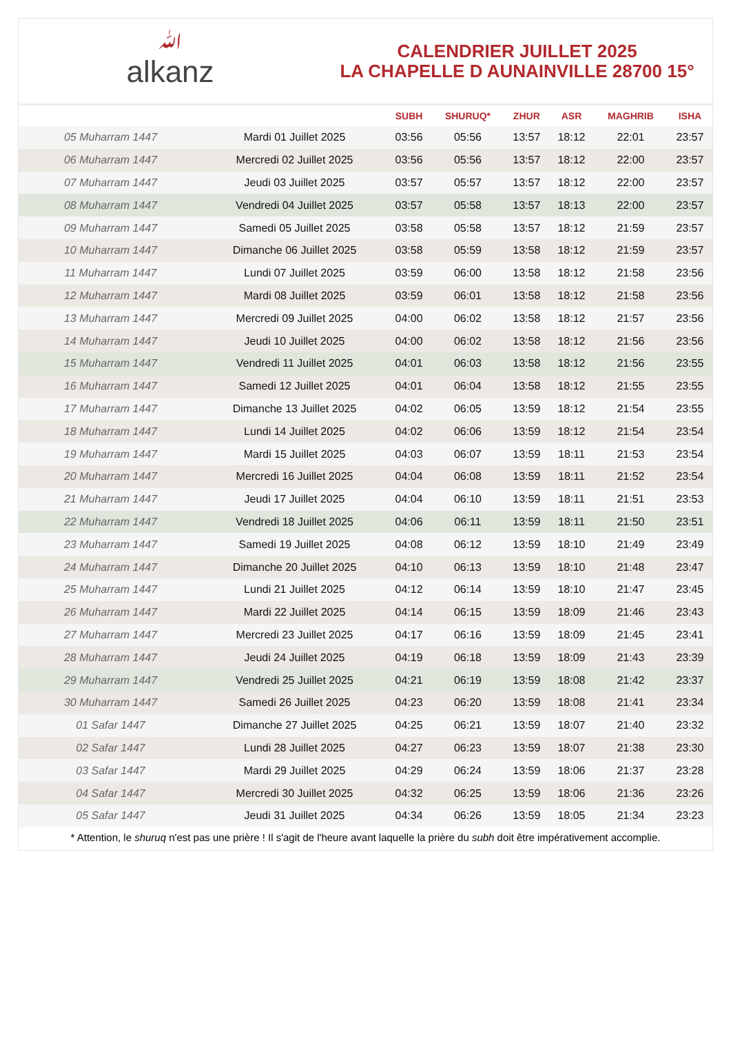ﷲalkanz
CALENDRIER JUILLET 2025
LA CHAPELLE D AUNAINVILLE 28700 15°
| | | SUBH | SHURUQ* | ZHUR | ASR | MAGHRIB | ISHA |
| --- | --- | --- | --- | --- | --- | --- | --- |
| 05 Muharram 1447 | Mardi 01 Juillet 2025 | 03:56 | 05:56 | 13:57 | 18:12 | 22:01 | 23:57 |
| 06 Muharram 1447 | Mercredi 02 Juillet 2025 | 03:56 | 05:56 | 13:57 | 18:12 | 22:00 | 23:57 |
| 07 Muharram 1447 | Jeudi 03 Juillet 2025 | 03:57 | 05:57 | 13:57 | 18:12 | 22:00 | 23:57 |
| 08 Muharram 1447 | Vendredi 04 Juillet 2025 | 03:57 | 05:58 | 13:57 | 18:13 | 22:00 | 23:57 |
| 09 Muharram 1447 | Samedi 05 Juillet 2025 | 03:58 | 05:58 | 13:57 | 18:12 | 21:59 | 23:57 |
| 10 Muharram 1447 | Dimanche 06 Juillet 2025 | 03:58 | 05:59 | 13:58 | 18:12 | 21:59 | 23:57 |
| 11 Muharram 1447 | Lundi 07 Juillet 2025 | 03:59 | 06:00 | 13:58 | 18:12 | 21:58 | 23:56 |
| 12 Muharram 1447 | Mardi 08 Juillet 2025 | 03:59 | 06:01 | 13:58 | 18:12 | 21:58 | 23:56 |
| 13 Muharram 1447 | Mercredi 09 Juillet 2025 | 04:00 | 06:02 | 13:58 | 18:12 | 21:57 | 23:56 |
| 14 Muharram 1447 | Jeudi 10 Juillet 2025 | 04:00 | 06:02 | 13:58 | 18:12 | 21:56 | 23:56 |
| 15 Muharram 1447 | Vendredi 11 Juillet 2025 | 04:01 | 06:03 | 13:58 | 18:12 | 21:56 | 23:55 |
| 16 Muharram 1447 | Samedi 12 Juillet 2025 | 04:01 | 06:04 | 13:58 | 18:12 | 21:55 | 23:55 |
| 17 Muharram 1447 | Dimanche 13 Juillet 2025 | 04:02 | 06:05 | 13:59 | 18:12 | 21:54 | 23:55 |
| 18 Muharram 1447 | Lundi 14 Juillet 2025 | 04:02 | 06:06 | 13:59 | 18:12 | 21:54 | 23:54 |
| 19 Muharram 1447 | Mardi 15 Juillet 2025 | 04:03 | 06:07 | 13:59 | 18:11 | 21:53 | 23:54 |
| 20 Muharram 1447 | Mercredi 16 Juillet 2025 | 04:04 | 06:08 | 13:59 | 18:11 | 21:52 | 23:54 |
| 21 Muharram 1447 | Jeudi 17 Juillet 2025 | 04:04 | 06:10 | 13:59 | 18:11 | 21:51 | 23:53 |
| 22 Muharram 1447 | Vendredi 18 Juillet 2025 | 04:06 | 06:11 | 13:59 | 18:11 | 21:50 | 23:51 |
| 23 Muharram 1447 | Samedi 19 Juillet 2025 | 04:08 | 06:12 | 13:59 | 18:10 | 21:49 | 23:49 |
| 24 Muharram 1447 | Dimanche 20 Juillet 2025 | 04:10 | 06:13 | 13:59 | 18:10 | 21:48 | 23:47 |
| 25 Muharram 1447 | Lundi 21 Juillet 2025 | 04:12 | 06:14 | 13:59 | 18:10 | 21:47 | 23:45 |
| 26 Muharram 1447 | Mardi 22 Juillet 2025 | 04:14 | 06:15 | 13:59 | 18:09 | 21:46 | 23:43 |
| 27 Muharram 1447 | Mercredi 23 Juillet 2025 | 04:17 | 06:16 | 13:59 | 18:09 | 21:45 | 23:41 |
| 28 Muharram 1447 | Jeudi 24 Juillet 2025 | 04:19 | 06:18 | 13:59 | 18:09 | 21:43 | 23:39 |
| 29 Muharram 1447 | Vendredi 25 Juillet 2025 | 04:21 | 06:19 | 13:59 | 18:08 | 21:42 | 23:37 |
| 30 Muharram 1447 | Samedi 26 Juillet 2025 | 04:23 | 06:20 | 13:59 | 18:08 | 21:41 | 23:34 |
| 01 Safar 1447 | Dimanche 27 Juillet 2025 | 04:25 | 06:21 | 13:59 | 18:07 | 21:40 | 23:32 |
| 02 Safar 1447 | Lundi 28 Juillet 2025 | 04:27 | 06:23 | 13:59 | 18:07 | 21:38 | 23:30 |
| 03 Safar 1447 | Mardi 29 Juillet 2025 | 04:29 | 06:24 | 13:59 | 18:06 | 21:37 | 23:28 |
| 04 Safar 1447 | Mercredi 30 Juillet 2025 | 04:32 | 06:25 | 13:59 | 18:06 | 21:36 | 23:26 |
| 05 Safar 1447 | Jeudi 31 Juillet 2025 | 04:34 | 06:26 | 13:59 | 18:05 | 21:34 | 23:23 |
* Attention, le shuruq n'est pas une prière ! Il s'agit de l'heure avant laquelle la prière du subh doit être impérativement accomplie.